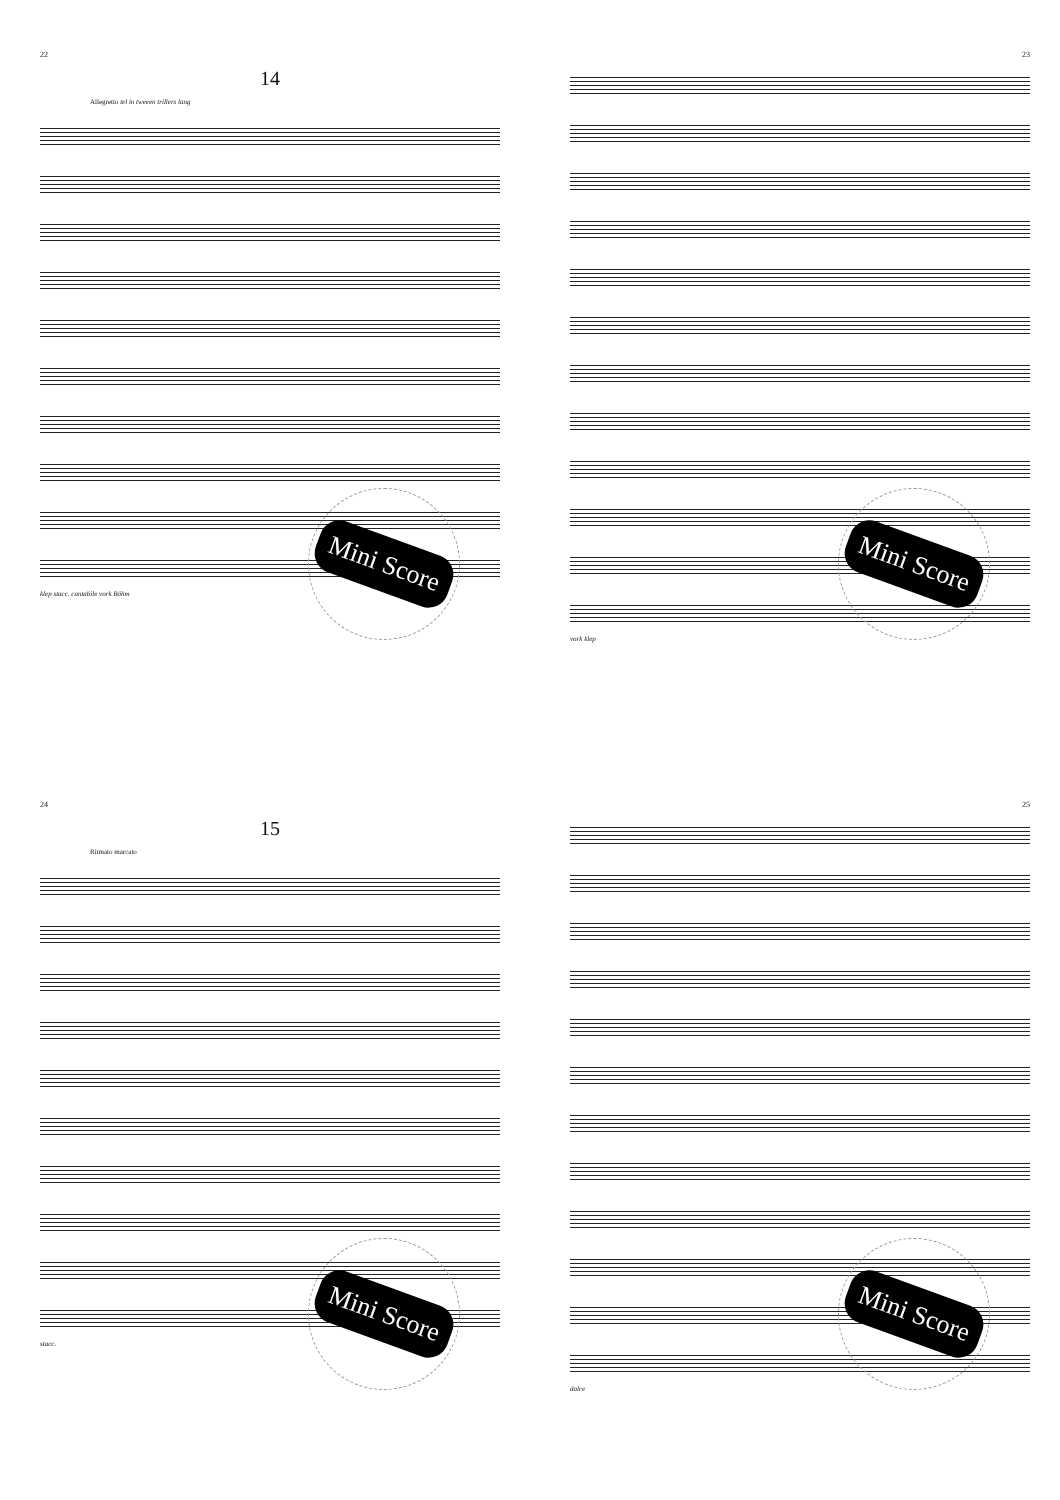22
14
Allegretto tel in tweeen trillers lang
klep stacc. cantabile vork Böhm
Mini Score
23
vork klep
Mini Score
24
15
Ritmato marcato
stacc.
Mini Score
25
dolce
Mini Score